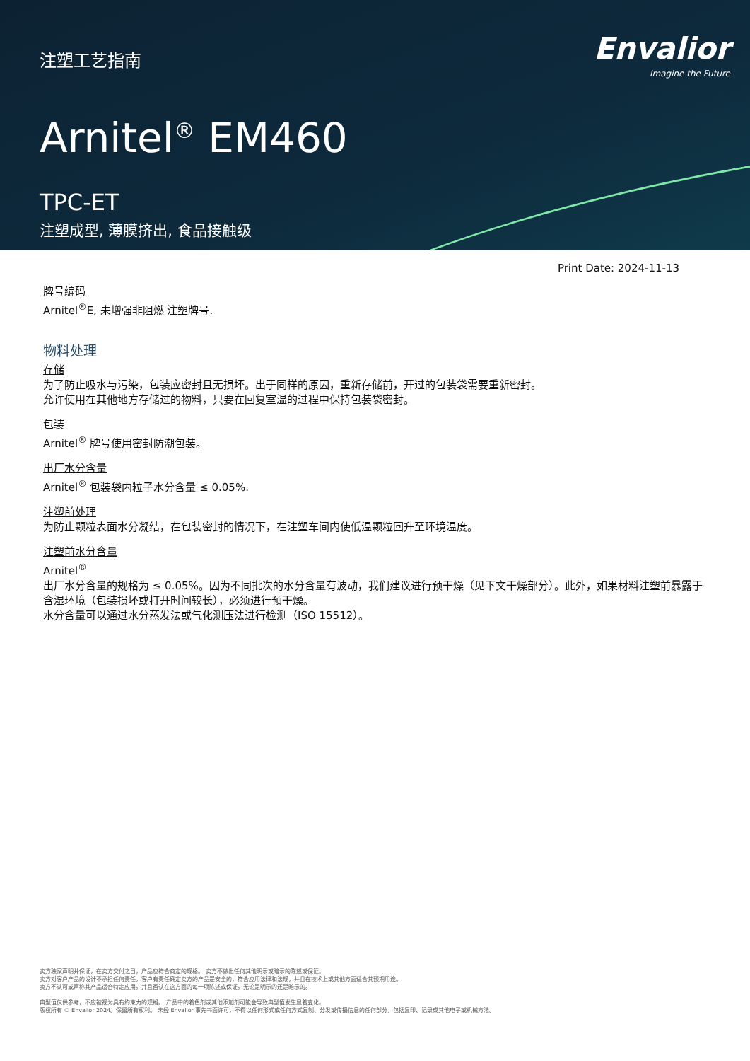注塑工艺指南
Envalior
Imagine the Future
Arnitel<sup>®</sup> EM460
TPC-ET
注塑成型, 薄膜挤出, 食品接触级
Print Date: 2024-11-13
牌号编码
Arnitel<sup>®</sup>E, 未增强非阻燃 注塑牌号.
物料处理
存储
为了防止吸水与污染，包装应密封且无损坏。出于同样的原因，重新存储前，开过的包装袋需要重新密封。
允许使用在其他地方存储过的物料，只要在回复室温的过程中保持包装袋密封。
包装
Arnitel<sup>®</sup> 牌号使用密封防潮包装。
出厂水分含量
Arnitel<sup>®</sup> 包装袋内粒子水分含量 ≤ 0.05%.
注塑前处理
为防止颗粒表面水分凝结，在包装密封的情况下，在注塑车间内使低温颗粒回升至环境温度。
注塑前水分含量
Arnitel<sup>®</sup>
出厂水分含量的规格为 ≤ 0.05%。因为不同批次的水分含量有波动，我们建议进行预干燥（见下文干燥部分）。此外，如果材料注塑前暴露于含湿环境（包装损坏或打开时间较长），必须进行预干燥。
水分含量可以通过水分蒸发法或气化测压法进行检测（ISO 15512）。
卖方独家声明并保证，在卖方交付之日，产品应符合商定的规格。 卖方不做出任何其他明示或暗示的陈述或保证。
卖方对客户产品的设计不承担任何责任，客户有责任确定卖方的产品是安全的，符合应用法律和法规，并且在技术上或其他方面适合其预期用途。
卖方不认可或声称其产品适合特定应用，并且否认在这方面的每一项陈述或保证，无论是明示的还是暗示的。
典型值仅供参考，不应被视为具有约束力的规格。 产品中的着色剂或其他添加剂可能会导致典型值发生显着变化。
版权所有 © Envalior 2024。保留所有权利。 未经 Envalior 事先书面许可，不得以任何形式或任何方式复制、分发或传播信息的任何部分，包括复印、记录或其他电子或机械方法。